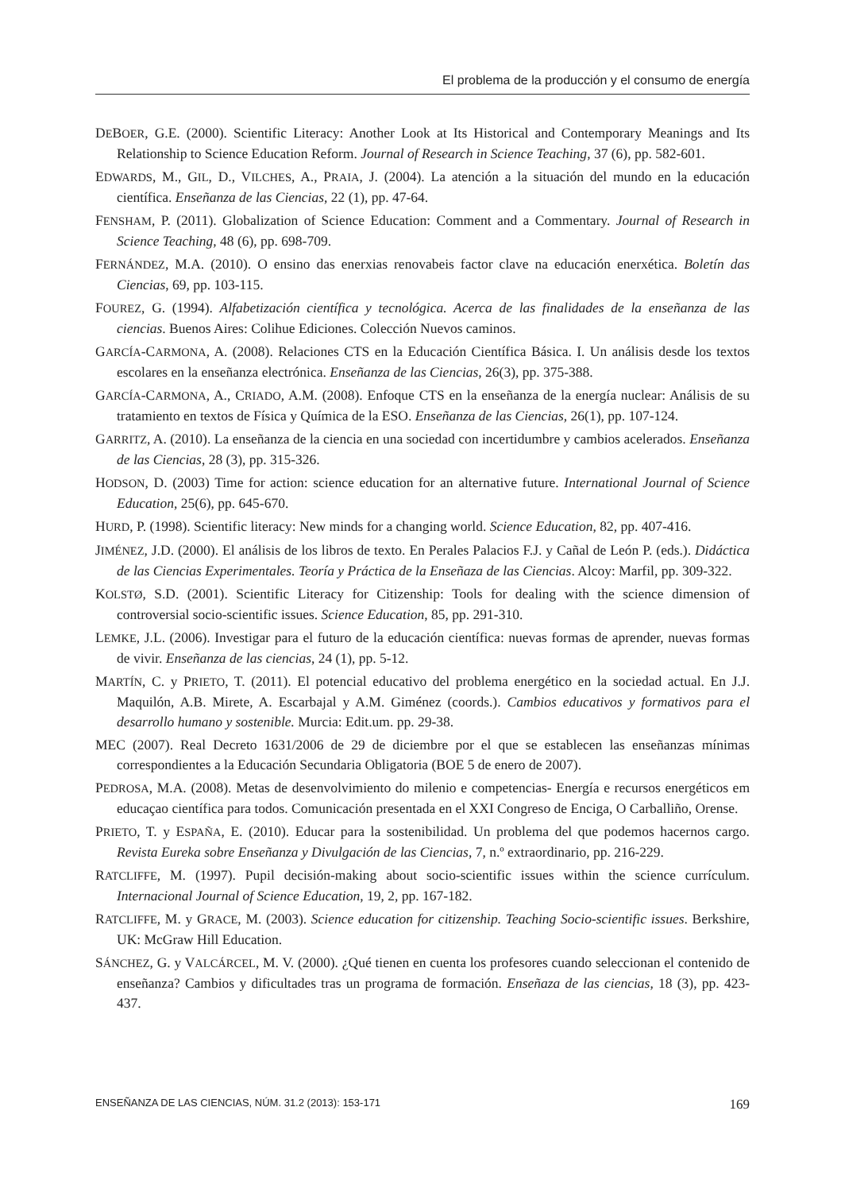El problema de la producción y el consumo de energía
DEBOER, G.E. (2000). Scientific Literacy: Another Look at Its Historical and Contemporary Meanings and Its Relationship to Science Education Reform. Journal of Research in Science Teaching, 37 (6), pp. 582-601.
EDWARDS, M., GIL, D., VILCHES, A., PRAIA, J. (2004). La atención a la situación del mundo en la educación científica. Enseñanza de las Ciencias, 22 (1), pp. 47-64.
FENSHAM, P. (2011). Globalization of Science Education: Comment and a Commentary. Journal of Research in Science Teaching, 48 (6), pp. 698-709.
FERNÁNDEZ, M.A. (2010). O ensino das enerxias renovabeis factor clave na educación enerxética. Boletín das Ciencias, 69, pp. 103-115.
FOUREZ, G. (1994). Alfabetización científica y tecnológica. Acerca de las finalidades de la enseñanza de las ciencias. Buenos Aires: Colihue Ediciones. Colección Nuevos caminos.
GARCÍA-CARMONA, A. (2008). Relaciones CTS en la Educación Científica Básica. I. Un análisis desde los textos escolares en la enseñanza electrónica. Enseñanza de las Ciencias, 26(3), pp. 375-388.
GARCÍA-CARMONA, A., CRIADO, A.M. (2008). Enfoque CTS en la enseñanza de la energía nuclear: Análisis de su tratamiento en textos de Física y Química de la ESO. Enseñanza de las Ciencias, 26(1), pp. 107-124.
GARRITZ, A. (2010). La enseñanza de la ciencia en una sociedad con incertidumbre y cambios acelerados. Enseñanza de las Ciencias, 28 (3), pp. 315-326.
HODSON, D. (2003) Time for action: science education for an alternative future. International Journal of Science Education, 25(6), pp. 645-670.
HURD, P. (1998). Scientific literacy: New minds for a changing world. Science Education, 82, pp. 407-416.
JIMÉNEZ, J.D. (2000). El análisis de los libros de texto. En Perales Palacios F.J. y Cañal de León P. (eds.). Didáctica de las Ciencias Experimentales. Teoría y Práctica de la Enseñaza de las Ciencias. Alcoy: Marfil, pp. 309-322.
KOLSTØ, S.D. (2001). Scientific Literacy for Citizenship: Tools for dealing with the science dimension of controversial socio-scientific issues. Science Education, 85, pp. 291-310.
LEMKE, J.L. (2006). Investigar para el futuro de la educación científica: nuevas formas de aprender, nuevas formas de vivir. Enseñanza de las ciencias, 24 (1), pp. 5-12.
MARTÍN, C. y PRIETO, T. (2011). El potencial educativo del problema energético en la sociedad actual. En J.J. Maquilón, A.B. Mirete, A. Escarbajal y A.M. Giménez (coords.). Cambios educativos y formativos para el desarrollo humano y sostenible. Murcia: Edit.um. pp. 29-38.
MEC (2007). Real Decreto 1631/2006 de 29 de diciembre por el que se establecen las enseñanzas mínimas correspondientes a la Educación Secundaria Obligatoria (BOE 5 de enero de 2007).
PEDROSA, M.A. (2008). Metas de desenvolvimiento do milenio e competencias- Energía e recursos energéticos em educaçao científica para todos. Comunicación presentada en el XXI Congreso de Enciga, O Carballiño, Orense.
PRIETO, T. y ESPAÑA, E. (2010). Educar para la sostenibilidad. Un problema del que podemos hacernos cargo. Revista Eureka sobre Enseñanza y Divulgación de las Ciencias, 7, n.º extraordinario, pp. 216-229.
RATCLIFFE, M. (1997). Pupil decisión-making about socio-scientific issues within the science currículum. Internacional Journal of Science Education, 19, 2, pp. 167-182.
RATCLIFFE, M. y GRACE, M. (2003). Science education for citizenship. Teaching Socio-scientific issues. Berkshire, UK: McGraw Hill Education.
SÁNCHEZ, G. y VALCÁRCEL, M. V. (2000). ¿Qué tienen en cuenta los profesores cuando seleccionan el contenido de enseñanza? Cambios y dificultades tras un programa de formación. Enseñaza de las ciencias, 18 (3), pp. 423-437.
ENSEÑANZA DE LAS CIENCIAS, NÚM. 31.2 (2013): 153-171 169